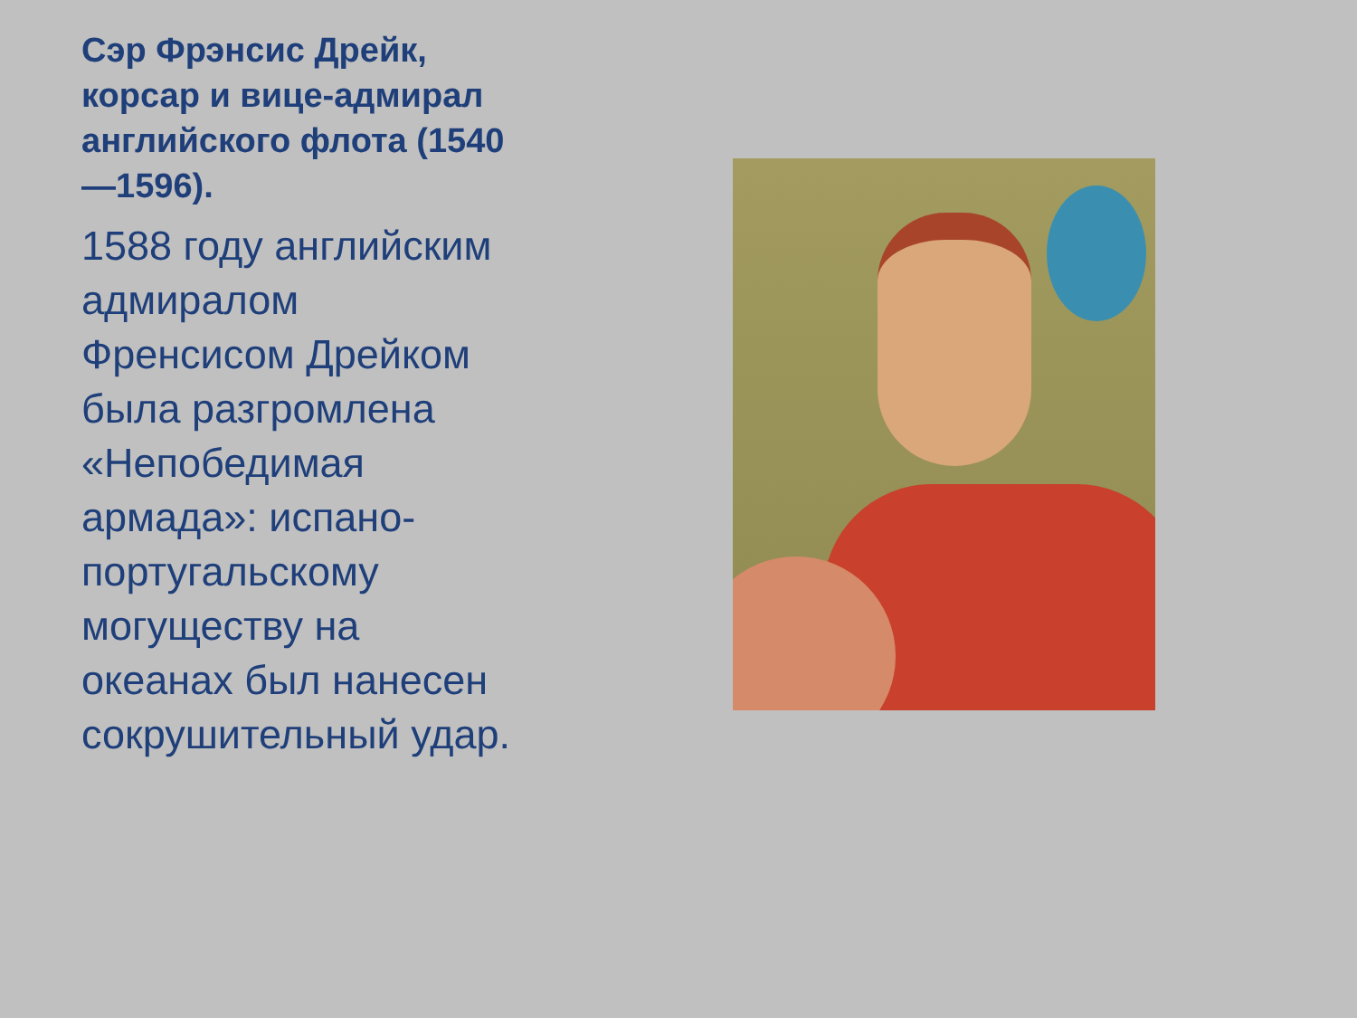Сэр Фрэнсис Дрейк, корсар и вице-адмирал английского флота (1540—1596).
1588 году английским адмиралом Френсисом Дрейком была разгромлена «Непобедимая армада»: испано-португальскому могуществу на океанах был нанесен сокрушительный удар.